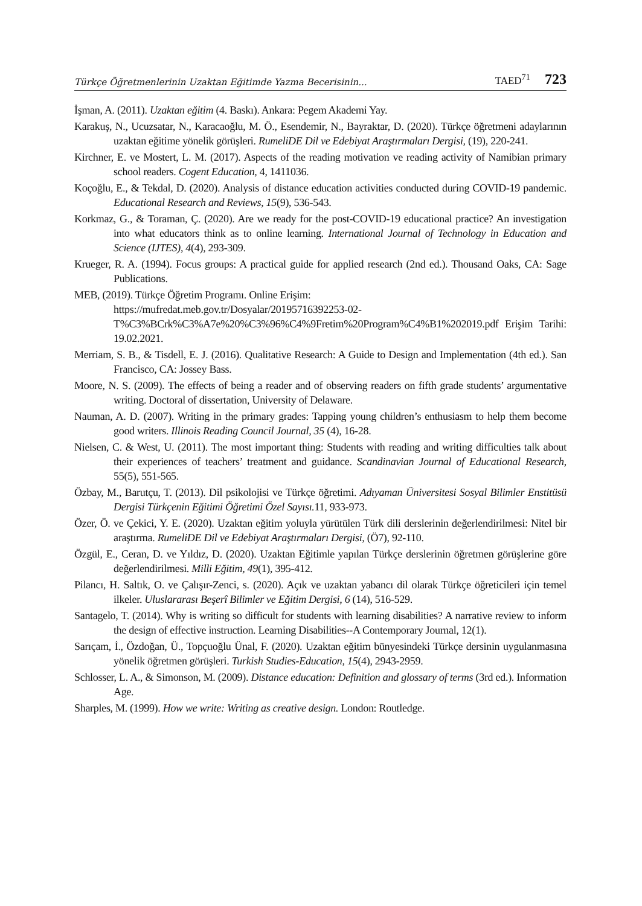Türkçe Öğretmenlerinin Uzaktan Eğitimde Yazma Becerisinin... TAED<sup>71</sup> 723
İşman, A. (2011). Uzaktan eğitim (4. Baskı). Ankara: Pegem Akademi Yay.
Karakuş, N., Ucuzsatar, N., Karacaoğlu, M. Ö., Esendemir, N., Bayraktar, D. (2020). Türkçe öğretmeni adaylarının uzaktan eğitime yönelik görüşleri. RumeliDE Dil ve Edebiyat Araştırmaları Dergisi, (19), 220-241.
Kirchner, E. ve Mostert, L. M. (2017). Aspects of the reading motivation ve reading activity of Namibian primary school readers. Cogent Education, 4, 1411036.
Koçoğlu, E., & Tekdal, D. (2020). Analysis of distance education activities conducted during COVID-19 pandemic. Educational Research and Reviews, 15(9), 536-543.
Korkmaz, G., & Toraman, Ç. (2020). Are we ready for the post-COVID-19 educational practice? An investigation into what educators think as to online learning. International Journal of Technology in Education and Science (IJTES), 4(4), 293-309.
Krueger, R. A. (1994). Focus groups: A practical guide for applied research (2nd ed.). Thousand Oaks, CA: Sage Publications.
MEB, (2019). Türkçe Öğretim Programı. Online Erişim:
https://mufredat.meb.gov.tr/Dosyalar/20195716392253-02-T%C3%BCrk%C3%A7e%20%C3%96%C4%9Fretim%20Program%C4%B1%202019.pdf Erişim Tarihi: 19.02.2021.
Merriam, S. B., & Tisdell, E. J. (2016). Qualitative Research: A Guide to Design and Implementation (4th ed.). San Francisco, CA: Jossey Bass.
Moore, N. S. (2009). The effects of being a reader and of observing readers on fifth grade students’ argumentative writing. Doctoral of dissertation, University of Delaware.
Nauman, A. D. (2007). Writing in the primary grades: Tapping young children’s enthusiasm to help them become good writers. Illinois Reading Council Journal, 35 (4), 16-28.
Nielsen, C. & West, U. (2011). The most important thing: Students with reading and writing difficulties talk about their experiences of teachers’ treatment and guidance. Scandinavian Journal of Educational Research, 55(5), 551-565.
Özbay, M., Barutçu, T. (2013). Dil psikolojisi ve Türkçe öğretimi. Adıyaman Üniversitesi Sosyal Bilimler Enstitüsü Dergisi Türkçenin Eğitimi Öğretimi Özel Sayısı. 11, 933-973.
Özer, Ö. ve Çekici, Y. E. (2020). Uzaktan eğitim yoluyla yürütülen Türk dili derslerinin değerlendirilmesi: Nitel bir araştırma. RumeliDE Dil ve Edebiyat Araştırmaları Dergisi, (Ö7), 92-110.
Özgül, E., Ceran, D. ve Yıldız, D. (2020). Uzaktan Eğitimle yapılan Türkçe derslerinin öğretmen görüşlerine göre değerlendirilmesi. Milli Eğitim, 49(1), 395-412.
Pilancı, H. Saltık, O. ve Çalışır-Zenci, s. (2020). Açık ve uzaktan yabancı dil olarak Türkçe öğreticileri için temel ilkeler. Uluslararası Beşerî Bilimler ve Eğitim Dergisi, 6 (14), 516-529.
Santagelo, T. (2014). Why is writing so difficult for students with learning disabilities? A narrative review to inform the design of effective instruction. Learning Disabilities--A Contemporary Journal, 12(1).
Sarıçam, İ., Özdoğan, Ü., Topçuoğlu Ünal, F. (2020). Uzaktan eğitim bünyesindeki Türkçe dersinin uygulanmasına yönelik öğretmen görüşleri. Turkish Studies-Education, 15(4), 2943-2959.
Schlosser, L. A., & Simonson, M. (2009). Distance education: Definition and glossary of terms (3rd ed.). Information Age.
Sharples, M. (1999). How we write: Writing as creative design. London: Routledge.